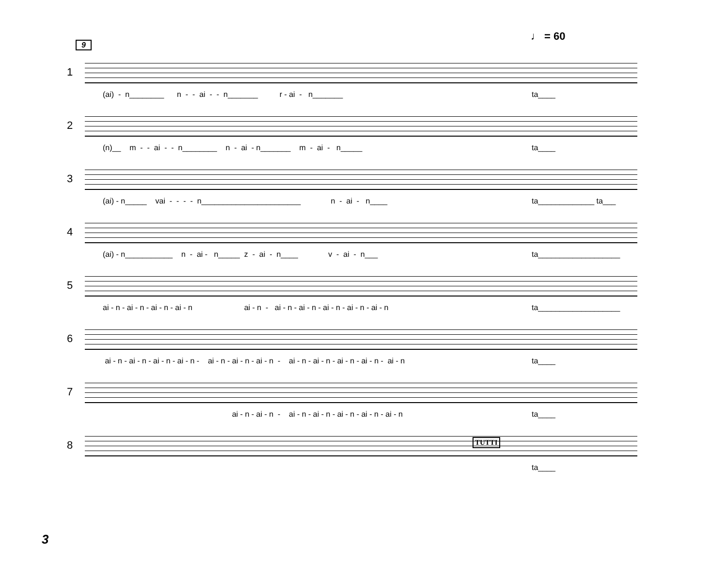♩ = 60
9
1
(ai) - n________ n - - ai - - n_______ r - ai - n_______
ta____
2
(n)__ m - - ai - - n________ n - ai - n_______ m - ai - n_____
ta____
3
(ai) - n_____ vai - - - - n_______________________ n - ai - n____
ta_____________ ta___
4
(ai) - n___________ n - ai - n_____ z - ai - n____ v - ai - n___
ta___________________
5
ai - n - ai - n - ai - n - ai - n ai - n - ai - n - ai - n - ai - n - ai - n - ai - n
ta___________________
6
ai - n - ai - n - ai - n - ai - n - ai - n - ai - n - ai - n - ai - n - ai - n - ai - n - ai - n - ai - n
ta____
7
ai - n - ai - n - ai - n - ai - n - ai - n - ai - n - ai - n
ta____
8
ta____
TUTTI
3